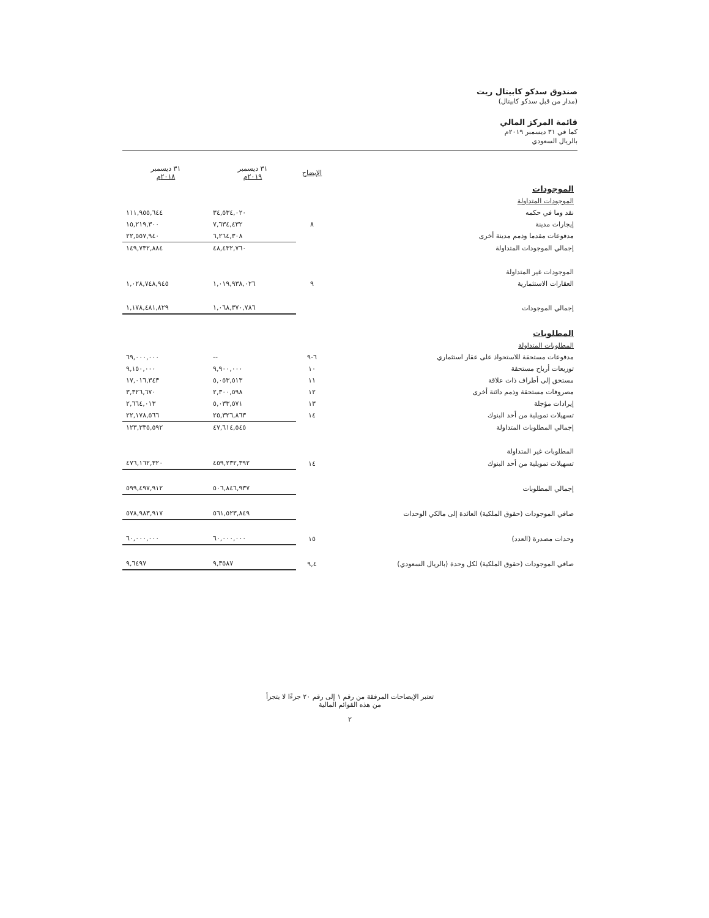صندوق سدكو كابيتال ريت
(مدار من قبل سدكو كابيتال)
قائمة المركز المالي
كما في ٣١ ديسمبر ٢٠١٩م
بالريال السعودي
| | الإيضاح | ٣١ ديسمبر ٢٠١٩م | ٣١ ديسمبر ٢٠١٨م |
| --- | --- | --- | --- |
| الموجودات | | | |
| الموجودات المتداولة | | | |
| نقد وما في حكمه | | ٣٤,٥٣٤,٠٢٠ | ١١١,٩٥٥,٦٤٤ |
| إيجارات مدينة | ٨ | ٧,٦٣٤,٤٣٢ | ١٥,٢١٩,٣٠٠ |
| مدفوعات مقدما وذمم مدينة أخرى | | ٦,٢٦٤,٣٠٨ | ٢٢,٥٥٧,٩٤٠ |
| إجمالي الموجودات المتداولة | | ٤٨,٤٣٢,٧٦٠ | ١٤٩,٧٣٢,٨٨٤ |
| الموجودات غير المتداولة | | | |
| العقارات الاستثمارية | ٩ | ١,٠١٩,٩٣٨,٠٢٦ | ١,٠٢٨,٧٤٨,٩٤٥ |
| إجمالي الموجودات | | ١,٠٦٨,٣٧٠,٧٨٦ | ١,١٧٨,٤٨١,٨٢٩ |
| المطلوبات | | | |
| المطلوبات المتداولة | | | |
| مدفوعات مستحقة للاستحواذ على عقار استثماري | ٦-٩ | -- | ٦٩,٠٠٠,٠٠٠ |
| توزيعات أرباح مستحقة | ١٠ | ٩,٩٠٠,٠٠٠ | ٩,١٥٠,٠٠٠ |
| مستحق إلى أطراف ذات علاقة | ١١ | ٥,٠٥٣,٥١٣ | ١٧,٠١٦,٣٤٣ |
| مصروفات مستحقة وذمم دائنة أخرى | ١٢ | ٢,٣٠٠,٥٩٨ | ٣,٣٢٦,٦٧٠ |
| إيرادات مؤجلة | ١٣ | ٥,٠٣٣,٥٧١ | ٢,٦٦٤,٠١٣ |
| تسهيلات تمويلية من أحد البنوك | ١٤ | ٢٥,٣٢٦,٨٦٣ | ٢٢,١٧٨,٥٦٦ |
| إجمالي المطلوبات المتداولة | | ٤٧,٦١٤,٥٤٥ | ١٢٣,٣٣٥,٥٩٢ |
| المطلوبات غير المتداولة | | | |
| تسهيلات تمويلية من أحد البنوك | ١٤ | ٤٥٩,٢٣٢,٣٩٢ | ٤٧٦,١٦٢,٣٢٠ |
| إجمالي المطلوبات | | ٥٠٦,٨٤٦,٩٣٧ | ٥٩٩,٤٩٧,٩١٢ |
| صافي الموجودات (حقوق الملكية) العائدة إلى مالكي الوحدات | | ٥٦١,٥٢٣,٨٤٩ | ٥٧٨,٩٨٣,٩١٧ |
| وحدات مصدرة (العدد) | ١٥ | ٦٠,٠٠٠,٠٠٠ | ٦٠,٠٠٠,٠٠٠ |
| صافي الموجودات (حقوق الملكية) لكل وحدة (بالريال السعودي) | ٩,٤ | ٩,٣٥٨٧ | ٩,٦٤٩٧ |
تعتبر الإيضاحات المرفقة من رقم ١ إلى رقم ٢٠ جزءًا لا يتجزأ
من هذه القوائم المالية
٢